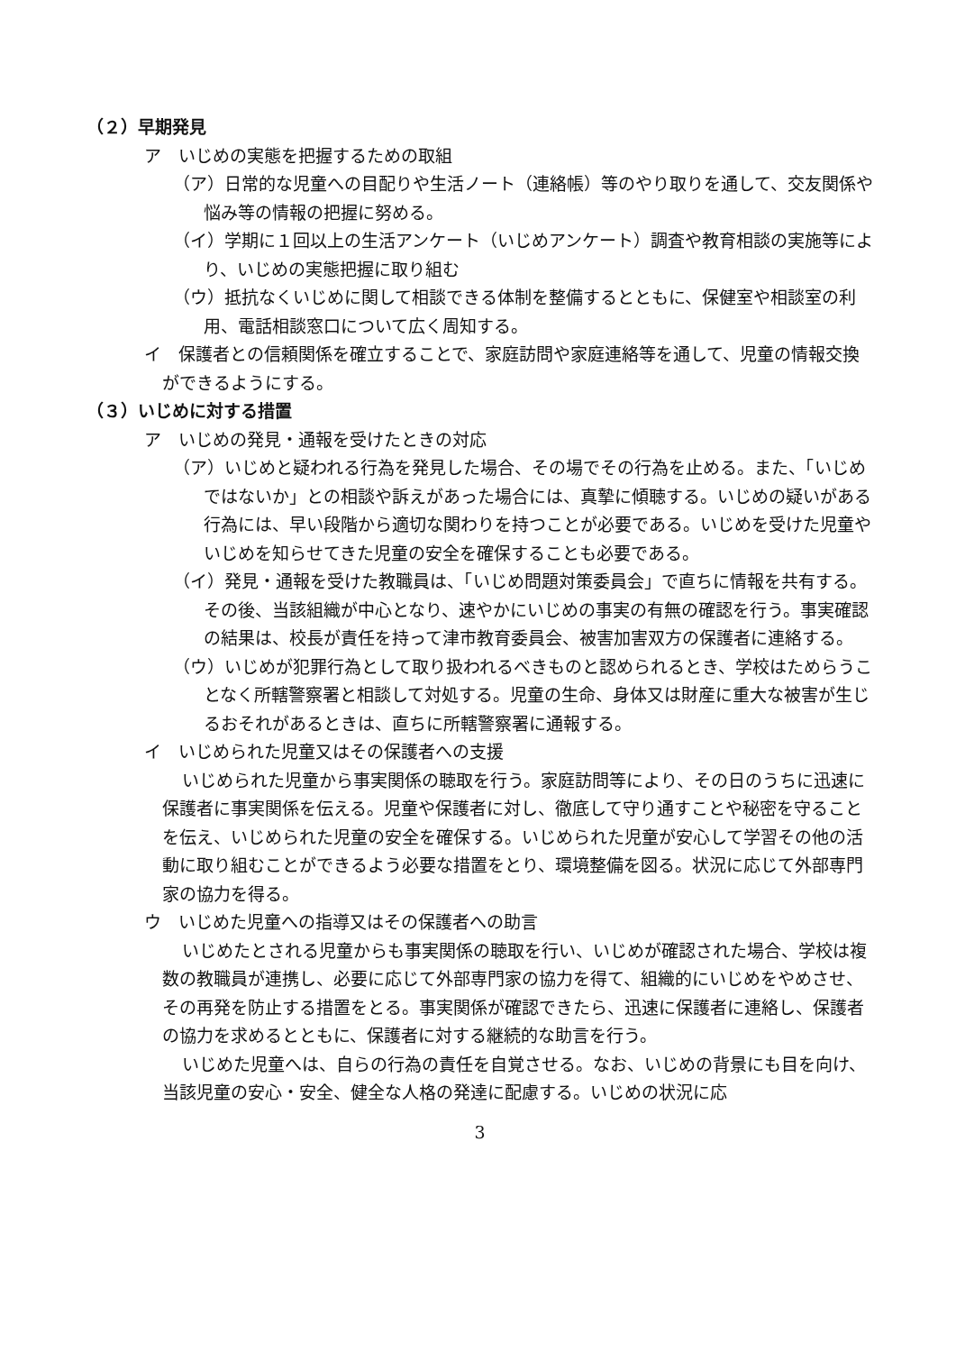（２）早期発見
ア　いじめの実態を把握するための取組
（ア）日常的な児童への目配りや生活ノート（連絡帳）等のやり取りを通して、交友関係や悩み等の情報の把握に努める。
（イ）学期に１回以上の生活アンケート（いじめアンケート）調査や教育相談の実施等により、いじめの実態把握に取り組む
（ウ）抵抗なくいじめに関して相談できる体制を整備するとともに、保健室や相談室の利用、電話相談窓口について広く周知する。
イ　保護者との信頼関係を確立することで、家庭訪問や家庭連絡等を通して、児童の情報交換ができるようにする。
（３）いじめに対する措置
ア　いじめの発見・通報を受けたときの対応
（ア）いじめと疑われる行為を発見した場合、その場でその行為を止める。また、「いじめではないか」との相談や訴えがあった場合には、真摯に傾聴する。いじめの疑いがある行為には、早い段階から適切な関わりを持つことが必要である。いじめを受けた児童やいじめを知らせてきた児童の安全を確保することも必要である。
（イ）発見・通報を受けた教職員は、「いじめ問題対策委員会」で直ちに情報を共有する。その後、当該組織が中心となり、速やかにいじめの事実の有無の確認を行う。事実確認の結果は、校長が責任を持って津市教育委員会、被害加害双方の保護者に連絡する。
（ウ）いじめが犯罪行為として取り扱われるべきものと認められるとき、学校はためらうことなく所轄警察署と相談して対処する。児童の生命、身体又は財産に重大な被害が生じるおそれがあるときは、直ちに所轄警察署に通報する。
イ　いじめられた児童又はその保護者への支援
いじめられた児童から事実関係の聴取を行う。家庭訪問等により、その日のうちに迅速に保護者に事実関係を伝える。児童や保護者に対し、徹底して守り通すことや秘密を守ることを伝え、いじめられた児童の安全を確保する。いじめられた児童が安心して学習その他の活動に取り組むことができるよう必要な措置をとり、環境整備を図る。状況に応じて外部専門家の協力を得る。
ウ　いじめた児童への指導又はその保護者への助言
いじめたとされる児童からも事実関係の聴取を行い、いじめが確認された場合、学校は複数の教職員が連携し、必要に応じて外部専門家の協力を得て、組織的にいじめをやめさせ、その再発を防止する措置をとる。事実関係が確認できたら、迅速に保護者に連絡し、保護者の協力を求めるとともに、保護者に対する継続的な助言を行う。
いじめた児童へは、自らの行為の責任を自覚させる。なお、いじめの背景にも目を向け、当該児童の安心・安全、健全な人格の発達に配慮する。いじめの状況に応
3